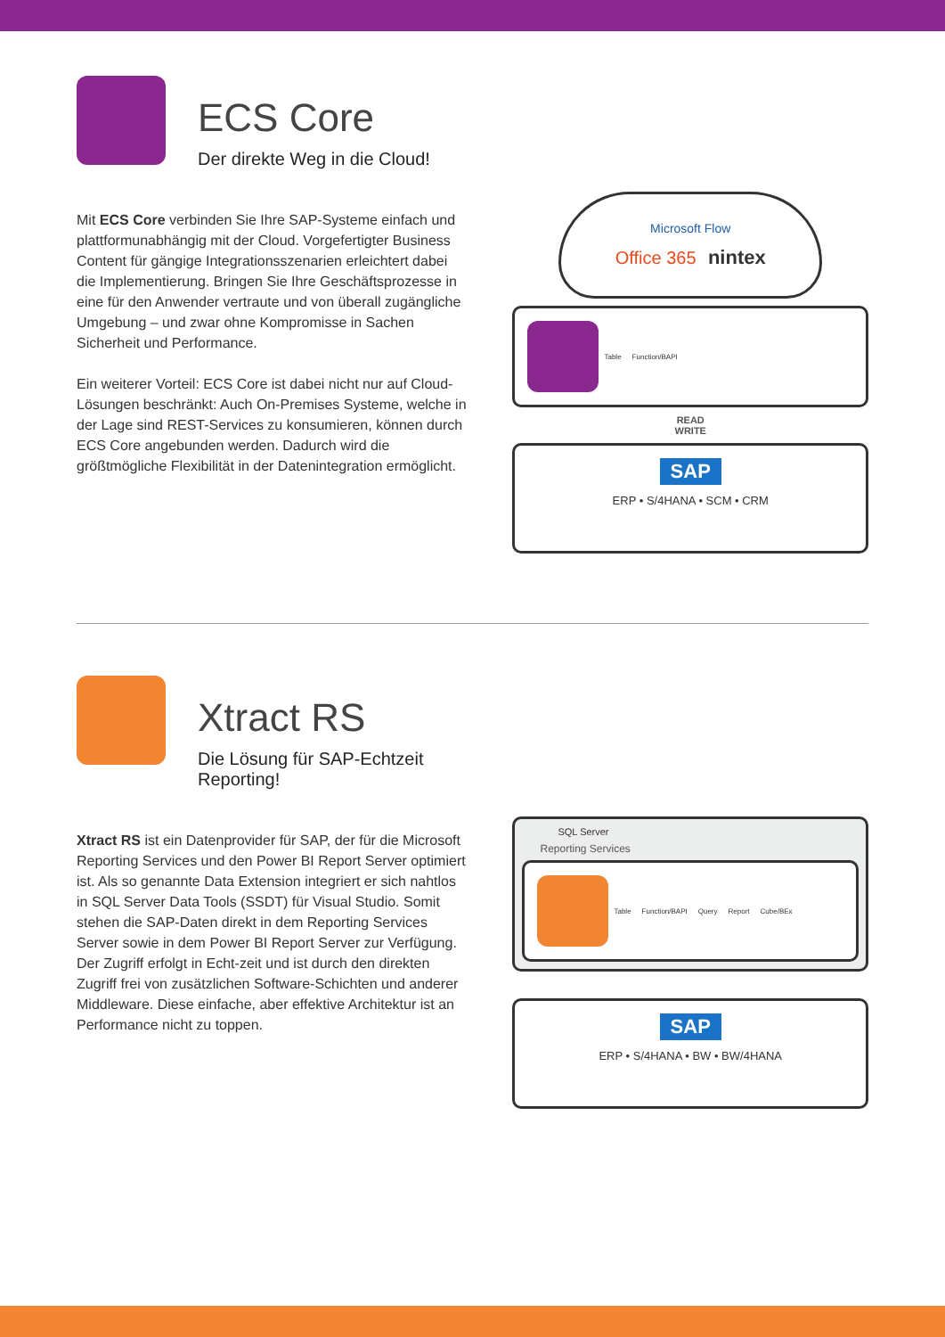ECS Core
Der direkte Weg in die Cloud!
Mit ECS Core verbinden Sie Ihre SAP-Systeme einfach und plattformunabhängig mit der Cloud. Vorgefertigter Business Content für gängige Integrationsszenarien erleichtert dabei die Implementierung. Bringen Sie Ihre Geschäftsprozesse in eine für den Anwender vertraute und von überall zugängliche Umgebung – und zwar ohne Kompromisse in Sachen Sicherheit und Performance.
Ein weiterer Vorteil: ECS Core ist dabei nicht nur auf Cloud-Lösungen beschränkt: Auch On-Premises Systeme, welche in der Lage sind REST-Services zu konsumieren, können durch ECS Core angebunden werden. Dadurch wird die größtmögliche Flexibilität in der Datenintegration ermöglicht.
Microsoft Flow
Office 365 nintex
Table Function/BAPI
READ
WRITE
SAP
ERP • S/4HANA • SCM • CRM
Xtract RS
Die Lösung für SAP-Echtzeit Reporting!
Xtract RS ist ein Datenprovider für SAP, der für die Microsoft Reporting Services und den Power BI Report Server optimiert ist. Als so genannte Data Extension integriert er sich nahtlos in SQL Server Data Tools (SSDT) für Visual Studio. Somit stehen die SAP-Daten direkt in dem Reporting Services Server sowie in dem Power BI Report Server zur Verfügung. Der Zugriff erfolgt in Echt-zeit und ist durch den direkten Zugriff frei von zusätzlichen Software-Schichten und anderer Middleware. Diese einfache, aber effektive Architektur ist an Performance nicht zu toppen.
SQL Server
Reporting Services
Table Function/BAPI Query Report Cube/BEx
SAP
ERP • S/4HANA • BW • BW/4HANA